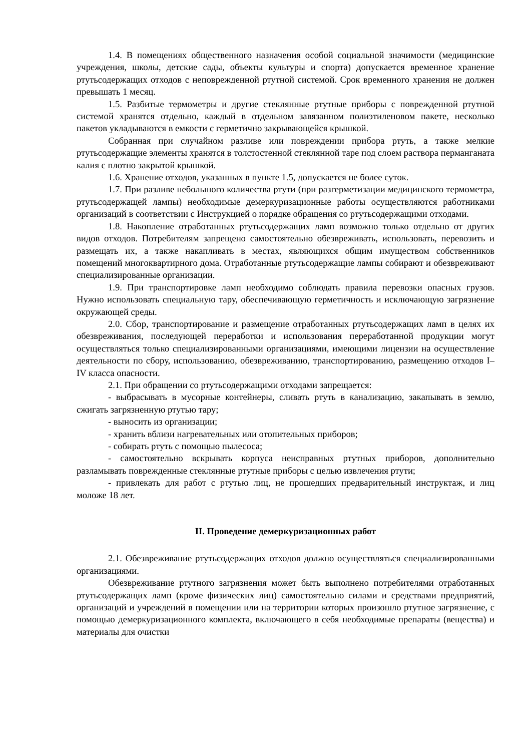1.4. В помещениях общественного назначения особой социальной значимости (медицинские учреждения, школы, детские сады, объекты культуры и спорта) допускается временное хранение ртутьсодержащих отходов с неповрежденной ртутной системой. Срок временного хранения не должен превышать 1 месяц.
1.5. Разбитые термометры и другие стеклянные ртутные приборы с поврежденной ртутной системой хранятся отдельно, каждый в отдельном завязанном полиэтиленовом пакете, несколько пакетов укладываются в емкости с герметично закрывающейся крышкой.
Собранная при случайном разливе или повреждении прибора ртуть, а также мелкие ртутьсодержащие элементы хранятся в толстостенной стеклянной таре под слоем раствора перманганата калия с плотно закрытой крышкой.
1.6. Хранение отходов, указанных в пункте 1.5, допускается не более суток.
1.7. При разливе небольшого количества ртути (при разгерметизации медицинского термометра, ртутьсодержащей лампы) необходимые демеркуризационные работы осуществляются работниками организаций в соответствии с Инструкцией о порядке обращения со ртутьсодержащими отходами.
1.8. Накопление отработанных ртутьсодержащих ламп возможно только отдельно от других видов отходов. Потребителям запрещено самостоятельно обезвреживать, использовать, перевозить и размещать их, а также накапливать в местах, являющихся общим имуществом собственников помещений многоквартирного дома. Отработанные ртутьсодержащие лампы собирают и обезвреживают специализированные организации.
1.9. При транспортировке ламп необходимо соблюдать правила перевозки опасных грузов. Нужно использовать специальную тару, обеспечивающую герметичность и исключающую загрязнение окружающей среды.
2.0. Сбор, транспортирование и размещение отработанных ртутьсодержащих ламп в целях их обезвреживания, последующей переработки и использования переработанной продукции могут осуществляться только специализированными организациями, имеющими лицензии на осуществление деятельности по сбору, использованию, обезвреживанию, транспортированию, размещению отходов I–IV класса опасности.
2.1. При обращении со ртутьсодержащими отходами запрещается:
- выбрасывать в мусорные контейнеры, сливать ртуть в канализацию, закапывать в землю, сжигать загрязненную ртутью тару;
- выносить из организации;
- хранить вблизи нагревательных или отопительных приборов;
- собирать ртуть с помощью пылесоса;
- самостоятельно вскрывать корпуса неисправных ртутных приборов, дополнительно разламывать поврежденные стеклянные ртутные приборы с целью извлечения ртути;
- привлекать для работ с ртутью лиц, не прошедших предварительный инструктаж, и лиц моложе 18 лет.
II. Проведение демеркуризационных работ
2.1. Обезвреживание ртутьсодержащих отходов должно осуществляться специализированными организациями.
Обезвреживание ртутного загрязнения может быть выполнено потребителями отработанных ртутьсодержащих ламп (кроме физических лиц) самостоятельно силами и средствами предприятий, организаций и учреждений в помещении или на территории которых произошло ртутное загрязнение, с помощью демеркуризационного комплекта, включающего в себя необходимые препараты (вещества) и материалы для очистки